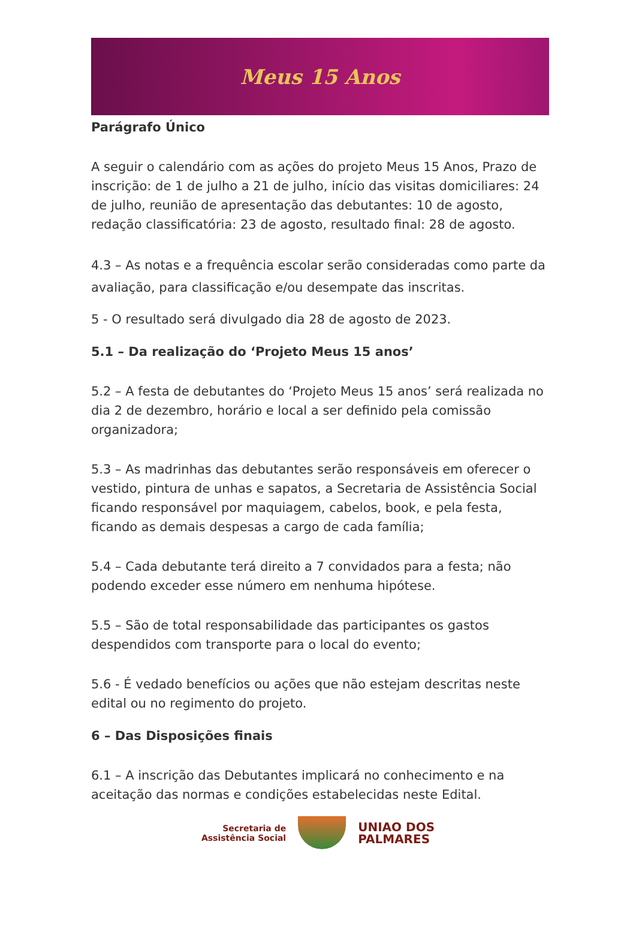Meus 15 Anos
Parágrafo Único
A seguir o calendário com as ações do projeto Meus 15 Anos, Prazo de inscrição: de 1 de julho a 21 de julho, início das visitas domiciliares: 24 de julho, reunião de apresentação das debutantes: 10 de agosto, redação classificatória: 23 de agosto, resultado final: 28 de agosto.
4.3 – As notas e a frequência escolar serão consideradas como parte da avaliação, para classificação e/ou desempate das inscritas.
5 - O resultado será divulgado dia 28 de agosto de 2023.
5.1 – Da realização do ‘Projeto Meus 15 anos’
5.2 – A festa de debutantes do ‘Projeto Meus 15 anos’ será realizada no dia 2 de dezembro, horário e local a ser definido pela comissão organizadora;
5.3 – As madrinhas das debutantes serão responsáveis em oferecer o vestido, pintura de unhas e sapatos, a Secretaria de Assistência Social ficando responsável por maquiagem, cabelos, book, e pela festa, ficando as demais despesas a cargo de cada família;
5.4 – Cada debutante terá direito a 7 convidados para a festa; não podendo exceder esse número em nenhuma hipótese.
5.5 – São de total responsabilidade das participantes os gastos despendidos com transporte para o local do evento;
5.6 - É vedado benefícios ou ações que não estejam descritas neste edital ou no regimento do projeto.
6 – Das Disposições finais
6.1 – A inscrição das Debutantes implicará no conhecimento e na aceitação das normas e condições estabelecidas neste Edital.
Secretaria de
Assistência Social
UNIAO DOS
PALMARES